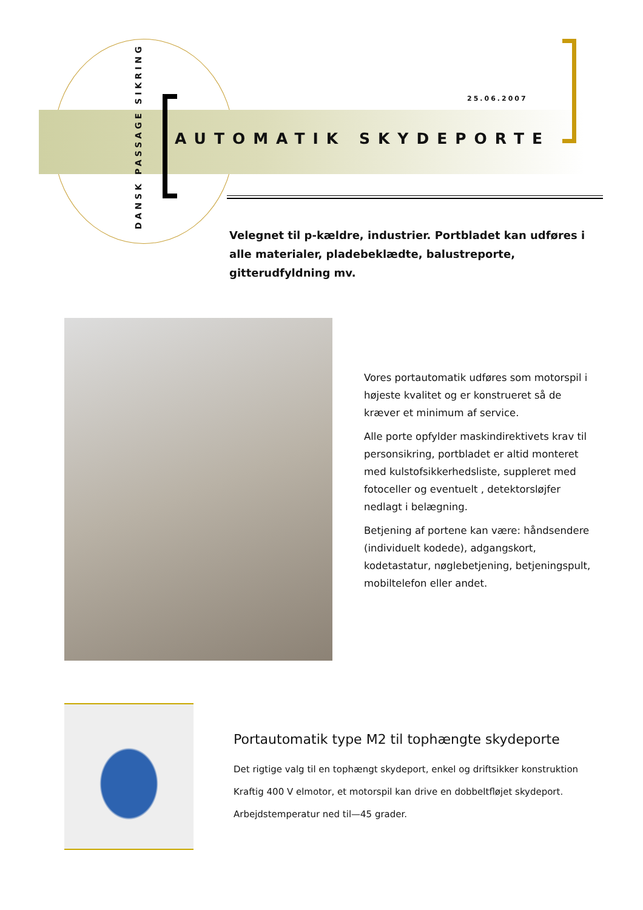DANSK PASSAGE SIKRING
25.06.2007
AUTOMATIK SKYDEPORTE
Velegnet til p-kældre, industrier. Portbladet kan udføres i alle materialer, pladebeklædte, balustreporte, gitterudfyldning mv.
Vores portautomatik udføres som motorspil i højeste kvalitet og er konstrueret så de kræver et minimum af service.
Alle porte opfylder maskindirektivets krav til personsikring, portbladet er altid monteret med kulstofsikkerhedsliste, suppleret med fotoceller og eventuelt , detektorsløjfer nedlagt i belægning.
Betjening af portene kan være: håndsendere (individuelt kodede), adgangskort, kodetastatur, nøglebetjening, betjeningspult, mobiltelefon eller andet.
Portautomatik type M2 til tophængte skydeporte
Det rigtige valg til en tophængt skydeport, enkel og driftsikker konstruktion
Kraftig 400 V elmotor, et motorspil kan drive en dobbeltfløjet skydeport.
Arbejdstemperatur ned til—45 grader.